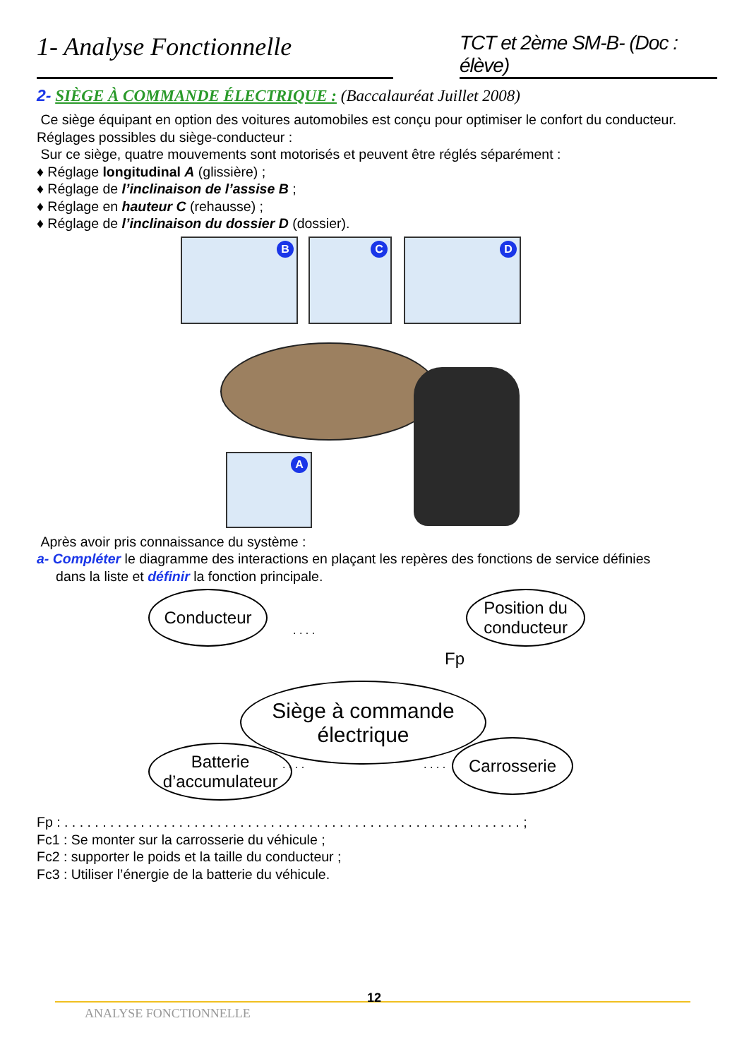1- Analyse Fonctionnelle
TCT et 2ème SM-B- (Doc : élève)
2- SIÈGE À COMMANDE ÉLECTRIQUE : (Baccalauréat Juillet 2008)
Ce siège équipant en option des voitures automobiles est conçu pour optimiser le confort du conducteur.
Réglages possibles du siège-conducteur :
Sur ce siège, quatre mouvements sont motorisés et peuvent être réglés séparément :
♦ Réglage longitudinal A (glissière) ;
♦ Réglage de l’inclinaison de l’assise B ;
♦ Réglage en hauteur C (rehausse) ;
♦ Réglage de l’inclinaison du dossier D (dossier).
B C D
A
Après avoir pris connaissance du système :
a- Compléter le diagramme des interactions en plaçant les repères des fonctions de service définies
dans la liste et définir la fonction principale.
Conducteur
. . . .
Position du conducteur
Fp
Siège à commande électrique
. . . . . . . .
Batterie d’accumulateur
Carrosserie
Fp : . . . . . . . . . . . . . . . . . . . . . . . . . . . . . . . . . . . . . . . . . . . . . . . . . . . . . . . . . . . . ;
Fc1 : Se monter sur la carrosserie du véhicule ;
Fc2 : supporter le poids et la taille du conducteur ;
Fc3 : Utiliser l’énergie de la batterie du véhicule.
ANALYSE FONCTIONNELLE
12